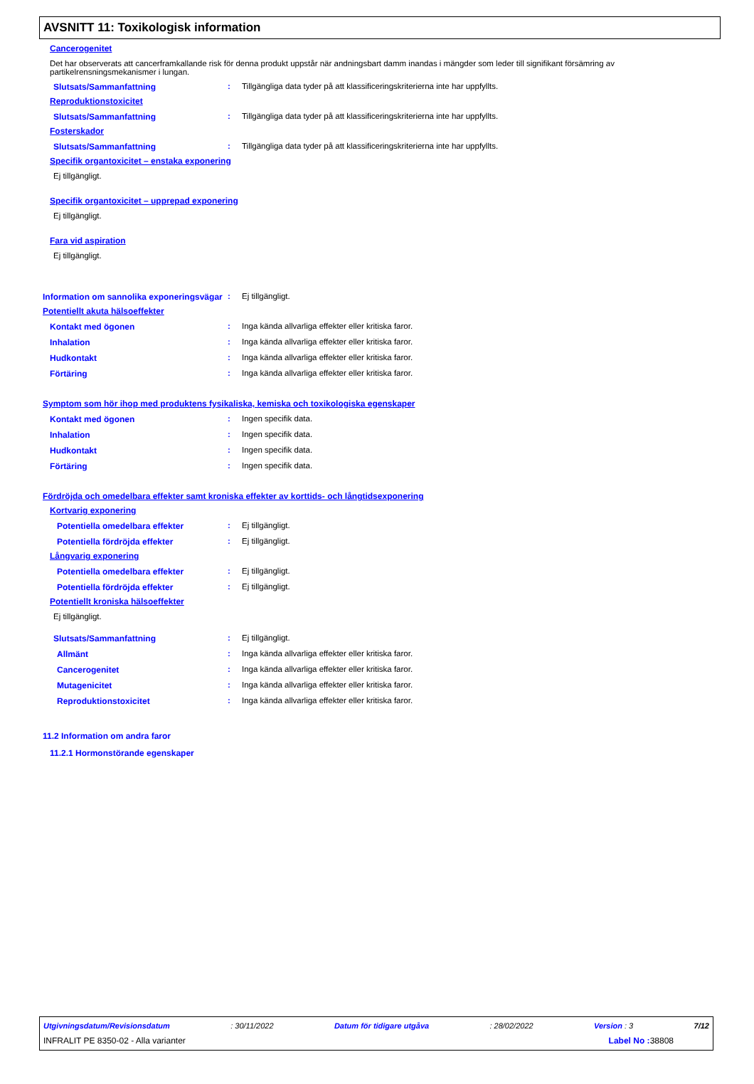AVSNITT 11: Toxikologisk information
Cancerogenitet
Det har observerats att cancerframkallande risk för denna produkt uppstår när andningsbart damm inandas i mängder som leder till signifikant försämring av partikelrensningsmekanismer i lungan.
Slutsats/Sammanfattning : Tillgängliga data tyder på att klassificeringskriterierna inte har uppfyllts.
Reproduktionstoxicitet
Slutsats/Sammanfattning : Tillgängliga data tyder på att klassificeringskriterierna inte har uppfyllts.
Fosterskador
Slutsats/Sammanfattning : Tillgängliga data tyder på att klassificeringskriterierna inte har uppfyllts.
Specifik organtoxicitet – enstaka exponering
Ej tillgängligt.
Specifik organtoxicitet – upprepad exponering
Ej tillgängligt.
Fara vid aspiration
Ej tillgängligt.
Information om sannolika exponeringsvägar
: Ej tillgängligt.
Potentiellt akuta hälsoeffekter
Kontakt med ögonen : Inga kända allvarliga effekter eller kritiska faror.
Inhalation : Inga kända allvarliga effekter eller kritiska faror.
Hudkontakt : Inga kända allvarliga effekter eller kritiska faror.
Förtäring : Inga kända allvarliga effekter eller kritiska faror.
Symptom som hör ihop med produktens fysikaliska, kemiska och toxikologiska egenskaper
Kontakt med ögonen : Ingen specifik data.
Inhalation : Ingen specifik data.
Hudkontakt : Ingen specifik data.
Förtäring : Ingen specifik data.
Fördröjda och omedelbara effekter samt kroniska effekter av korttids- och långtidsexponering
Kortvarig exponering
Potentiella omedelbara effekter : Ej tillgängligt.
Potentiella fördröjda effekter : Ej tillgängligt.
Långvarig exponering
Potentiella omedelbara effekter : Ej tillgängligt.
Potentiella fördröjda effekter : Ej tillgängligt.
Potentiellt kroniska hälsoeffekter
Ej tillgängligt.
Slutsats/Sammanfattning : Ej tillgängligt.
Allmänt : Inga kända allvarliga effekter eller kritiska faror.
Cancerogenitet : Inga kända allvarliga effekter eller kritiska faror.
Mutagenicitet : Inga kända allvarliga effekter eller kritiska faror.
Reproduktionstoxicitet : Inga kända allvarliga effekter eller kritiska faror.
11.2 Information om andra faror
11.2.1 Hormonstörande egenskaper
Utgivningsdatum/Revisionsdatum : 30/11/2022 Datum för tidigare utgåva : 28/02/2022 Version : 3 7/12
INFRALIT PE 8350-02 - Alla varianter Label No : 38808